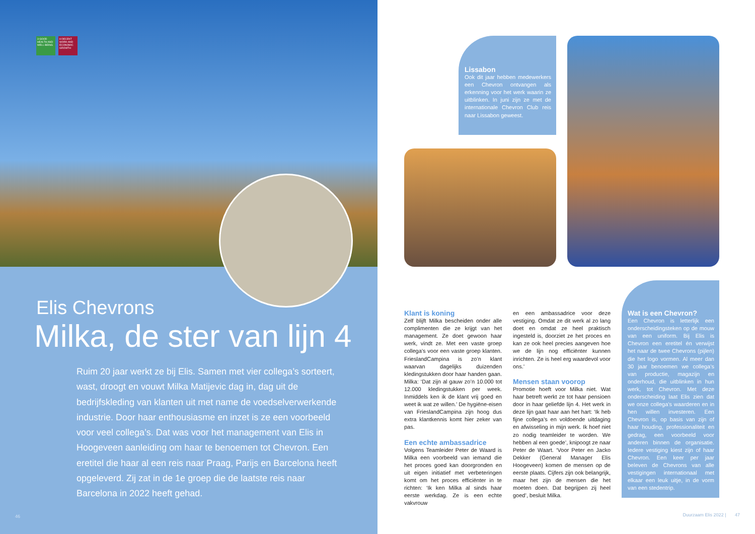3 GOOD HEALTH AND WELL-BEING
8 DECENT WORK AND ECONOMIC GROWTH
Elis Chevrons
Milka, de ster van lijn 4
Ruim 20 jaar werkt ze bij Elis. Samen met vier collega’s sorteert, wast, droogt en vouwt Milka Matijevic dag in, dag uit de bedrijfskleding van klanten uit met name de voedselverwerkende industrie. Door haar enthousiasme en inzet is ze een voorbeeld voor veel collega’s. Dat was voor het management van Elis in Hoogeveen aanleiding om haar te benoemen tot Chevron. Een eretitel die haar al een reis naar Praag, Parijs en Barcelona heeft opgeleverd. Zij zat in de 1e groep die de laatste reis naar Barcelona in 2022 heeft gehad.
46
Lissabon
Ook dit jaar hebben medewerkers een Chevron ontvangen als erkenning voor het werk waarin ze uitblinken. In juni zijn ze met de internationale Chevron Club reis naar Lissabon geweest.
Klant is koning
Zelf blijft Milka bescheiden onder alle complimenten die ze krijgt van het management. Ze doet gewoon haar werk, vindt ze. Met een vaste groep collega’s voor een vaste groep klanten. FrieslandCampina is zo’n klant waarvan dagelijks duizenden kledingstukken door haar handen gaan. Milka: ‘Dat zijn al gauw zo’n 10.000 tot 12.000 kledingstukken per week. Inmiddels ken ik de klant vrij goed en weet ik wat ze willen.’ De hygiëne-eisen van FrieslandCampina zijn hoog dus extra klantkennis komt hier zeker van pas.
Een echte ambassadrice
Volgens Teamleider Peter de Waard is Milka een voorbeeld van iemand die het proces goed kan doorgronden en uit eigen initiatief met verbeteringen komt om het proces efficiënter in te richten: ‘Ik ken Milka al sinds haar eerste werkdag. Ze is een echte vakvrouw
en een ambassadrice voor deze vestiging. Omdat ze dit werk al zo lang doet en omdat ze heel praktisch ingesteld is, doorziet ze het proces en kan ze ook heel precies aangeven hoe we de lijn nog efficiënter kunnen inrichten. Ze is heel erg waardevol voor ons.’
Mensen staan voorop
Promotie hoeft voor Milka niet. Wat haar betreft werkt ze tot haar pensioen door in haar geliefde lijn 4. Het werk in deze lijn gaat haar aan het hart: ‘Ik heb fijne collega’s en voldoende uitdaging en afwisseling in mijn werk. Ik hoef niet zo nodig teamleider te worden. We hebben al een goede’, knipoogt ze naar Peter de Waart. ‘Voor Peter en Jacko Dekker (General Manager Elis Hoogeveen) komen de mensen op de eerste plaats. Cijfers zijn ook belangrijk, maar het zijn de mensen die het moeten doen. Dat begrijpen zij heel goed’, besluit Milka.
Wat is een Chevron?
Een Chevron is letterlijk een onderscheidingsteken op de mouw van een uniform. Bij Elis is Chevron een eretitel én verwijst het naar de twee Chevrons (pijlen) die het logo vormen. Al meer dan 30 jaar benoemen we collega’s van productie, magazijn en onderhoud, die uitblinken in hun werk, tot Chevron. Met deze onderscheiding laat Elis zien dat we onze collega’s waarderen en in hen willen investeren. Een Chevron is, op basis van zijn of haar houding, professionaliteit en gedrag, een voorbeeld voor anderen binnen de organisatie. Iedere vestiging kiest zijn of haar Chevron. Een keer per jaar beleven de Chevrons van alle vestigingen internationaal met elkaar een leuk uitje, in de vorm van een stedentrip.
Duurzaam Elis 2022 | 47